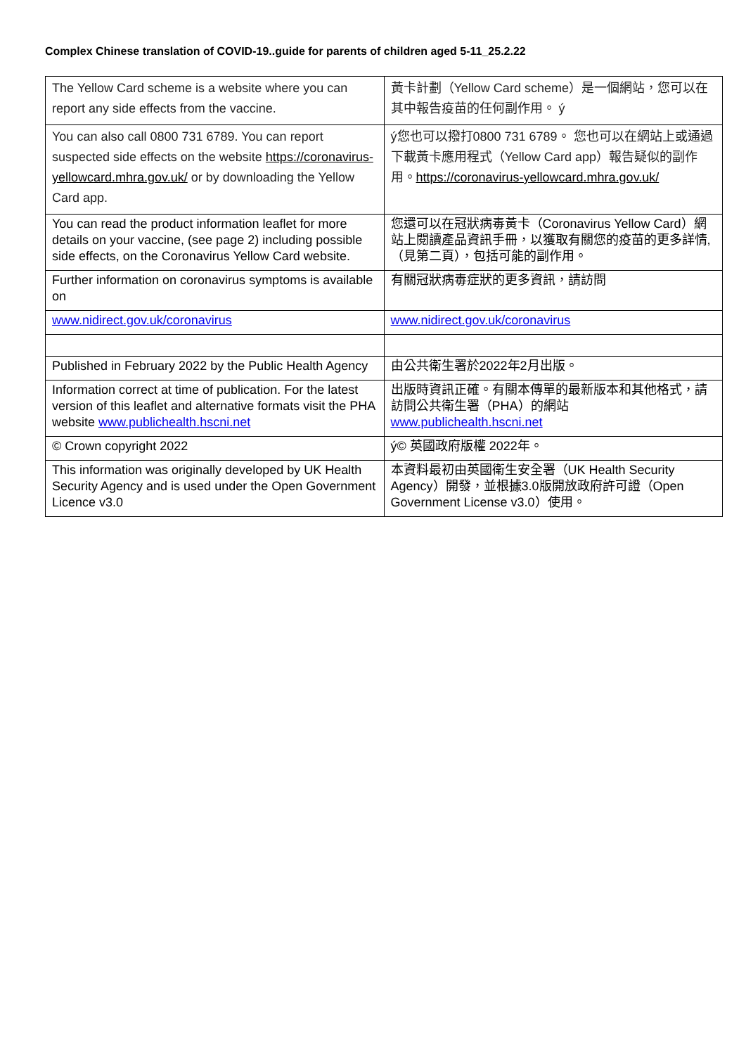Complex Chinese translation of COVID-19..guide for parents of children aged 5-11_25.2.22
| The Yellow Card scheme is a website where you can report any side effects from the vaccine. | 黃卡計劃（Yellow Card scheme）是一個網站，您可以在其中報告疫苗的任何副作用。 ý |
| You can also call 0800 731 6789. You can report suspected side effects on the website https://coronavirus-yellowcard.mhra.gov.uk/ or by downloading the Yellow Card app. | ý您也可以撥打0800 731 6789。 您也可以在網站上或通過下載黃卡應用程式（Yellow Card app）報告疑似的副作用。 https://coronavirus-yellowcard.mhra.gov.uk/ |
| You can read the product information leaflet for more details on your vaccine, (see page 2) including possible side effects, on the Coronavirus Yellow Card website. | 您還可以在冠狀病毒黃卡（Coronavirus Yellow Card）網站上閱讀產品資訊手冊，以獲取有關您的疫苗的更多詳情,（見第二頁），包括可能的副作用。 |
| Further information on coronavirus symptoms is available on | 有關冠狀病毒症狀的更多資訊，請訪問 |
| www.nidirect.gov.uk/coronavirus | www.nidirect.gov.uk/coronavirus |
| Published in February 2022 by the Public Health Agency | 由公共衛生署於2022年2月出版。 |
| Information correct at time of publication. For the latest version of this leaflet and alternative formats visit the PHA website www.publichealth.hscni.net | 出版時資訊正確。有關本傳單的最新版本和其他格式，請訪問公共衛生署（PHA）的網站 www.publichealth.hscni.net |
| © Crown copyright 2022 | ý© 英國政府版權 2022年。 |
| This information was originally developed by UK Health Security Agency and is used under the Open Government Licence v3.0 | 本資料最初由英國衛生安全署（UK Health Security Agency）開發，並根據3.0版開放政府許可證（Open Government License v3.0）使用。 |